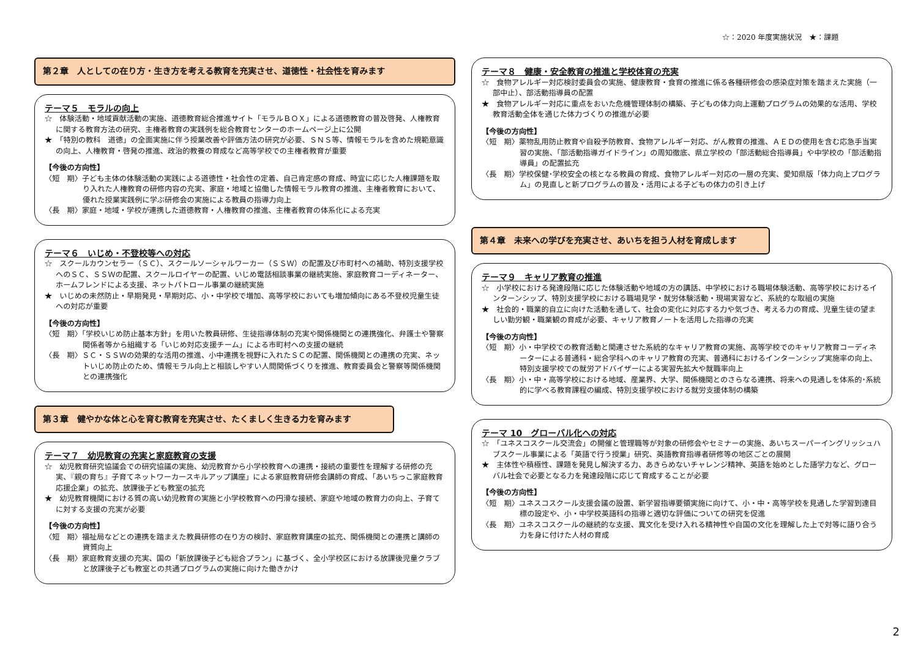☆：2020 年度実施状況　★：課題
第２章　人としての在り方・生き方を考える教育を充実させ、道徳性・社会性を育みます
テーマ５　モラルの向上
☆　体験活動・地域貢献活動の実施、道徳教育総合推進サイト「モラルＢＯＸ」による道徳教育の普及啓発、人権教育に関する教育方法の研究、主権者教育の実践例を総合教育センターのホームページ上に公開
★　「特別の教科　道徳」の全面実施に伴う授業改善や評価方法の研究が必要、ＳＮＳ等、情報モラルを含めた規範意識の向上、人権教育・啓発の推進、政治的教養の育成など高等学校での主権者教育が重要
【今後の方向性】
〈短　期〉子ども主体の体験活動の実践による道徳性・社会性の定着、自己肯定感の育成、時宜に応じた人権課題を取り入れた人権教育の研修内容の充実、家庭・地域と協働した情報モラル教育の推進、主権者教育において、優れた授業実践例に学ぶ研修会の実施による教員の指導力向上
〈長　期〉家庭・地域・学校が連携した道徳教育・人権教育の推進、主権者教育の体系化による充実
テーマ６　いじめ・不登校等への対応
☆　スクールカウンセラー（ＳＣ）、スクールソーシャルワーカー（ＳＳＷ）の配置及び市町村への補助、特別支援学校へのＳＣ、ＳＳＷの配置、スクールロイヤーの配置、いじめ電話相談事業の継続実施、家庭教育コーディネーター、ホームフレンドによる支援、ネットパトロール事業の継続実施
★　いじめの未然防止・早期発見・早期対応、小・中学校で増加、高等学校においても増加傾向にある不登校児童生徒への対応が重要
【今後の方向性】
〈短　期〉「学校いじめ防止基本方針」を用いた教員研修、生徒指導体制の充実や関係機関との連携強化、弁護士や警察関係者等から組織する「いじめ対応支援チーム」による市町村への支援の継続
〈長　期〉ＳＣ・ＳＳＷの効果的な活用の推進、小中連携を視野に入れたＳＣの配置、関係機関との連携の充実、ネットいじめ防止のため、情報モラル向上と相談しやすい人間関係づくりを推進、教育委員会と警察等関係機関との連携強化
第３章　健やかな体と心を育む教育を充実させ、たくましく生きる力を育みます
テーマ７　幼児教育の充実と家庭教育の支援
☆　幼児教育研究協議会での研究協議の実施、幼児教育から小学校教育への連携・接続の重要性を理解する研修の充実、『親の育ち』子育てネットワーカースキルアップ講座」による家庭教育研修会講師の育成、「あいちっこ家庭教育応援企業」の拡充、放課後子ども教室の拡充
★　幼児教育機関における質の高い幼児教育の実施と小学校教育への円滑な接続、家庭や地域の教育力の向上、子育てに対する支援の充実が必要
【今後の方向性】
〈短　期〉福祉局などとの連携を踏まえた教員研修の在り方の検討、家庭教育講座の拡充、関係機関との連携と講師の資質向上
〈長　期〉家庭教育支援の充実、国の「新放課後子ども総合プラン」に基づく、全小学校区における放課後児童クラブと放課後子ども教室との共通プログラムの実施に向けた働きかけ
テーマ８　健康・安全教育の推進と学校体育の充実
☆　食物アレルギー対応検討委員会の実施、健康教育・食育の推進に係る各種研修会の感染症対策を踏まえた実施（一部中止）、部活動指導員の配置
★　食物アレルギー対応に重点をおいた危機管理体制の構築、子どもの体力向上運動プログラムの効果的な活用、学校教育活動全体を通じた体力づくりの推進が必要
【今後の方向性】
〈短　期〉薬物乱用防止教育や自殺予防教育、食物アレルギー対応、がん教育の推進、ＡＥＤの使用を含む応急手当実習の実施、「部活動指導ガイドライン」の周知徹底、県立学校の「部活動総合指導員」や中学校の「部活動指導員」の配置拡充
〈長　期〉学校保健･学校安全の核となる教員の育成、食物アレルギー対応の一層の充実、愛知県版「体力向上プログラム」の見直しと新プログラムの普及・活用による子どもの体力の引き上げ
第４章　未来への学びを充実させ、あいちを担う人材を育成します
テーマ９　キャリア教育の推進
☆　小学校における発達段階に応じた体験活動や地域の方の講話、中学校における職場体験活動、高等学校におけるインターンシップ、特別支援学校における職場見学・就労体験活動・現場実習など、系統的な取組の実施
★　社会的・職業的自立に向けた活動を通して、社会の変化に対応する力や気づき、考える力の育成、児童生徒の望ましい勤労観・職業観の育成が必要、キャリア教育ノートを活用した指導の充実
【今後の方向性】
〈短　期〉小・中学校での教育活動と関連させた系統的なキャリア教育の実施、高等学校でのキャリア教育コーディネーターによる普通科・総合学科へのキャリア教育の充実、普通科におけるインターンシップ実施率の向上、特別支援学校での就労アドバイザーによる実習先拡大や就職率向上
〈長　期〉小・中・高等学校における地域、産業界、大学、関係機関とのさらなる連携、将来への見通しを体系的･系統的に学べる教育課程の編成、特別支援学校における就労支援体制の構築
テーマ 10　グローバル化への対応
☆　「ユネスコスクール交流会」の開催と管理職等が対象の研修会やセミナーの実施、あいちスーパーイングリッシュハブスクール事業による「英語で行う授業」研究、英語教育指導者研修等の地区ごとの展開
★　主体性や積極性、課題を発見し解決する力、あきらめないチャレンジ精神、英語を始めとした語学力など、グローバル社会で必要となる力を発達段階に応じて育成することが必要
【今後の方向性】
〈短　期〉ユネスコスクール支援会議の設置、新学習指導要領実施に向けて、小・中・高等学校を見通した学習到達目標の設定や、小・中学校英語科の指導と適切な評価についての研究を促進
〈長　期〉ユネスコスクールの継続的な支援、異文化を受け入れる精神性や自国の文化を理解した上で対等に語り合う力を身に付けた人材の育成
2